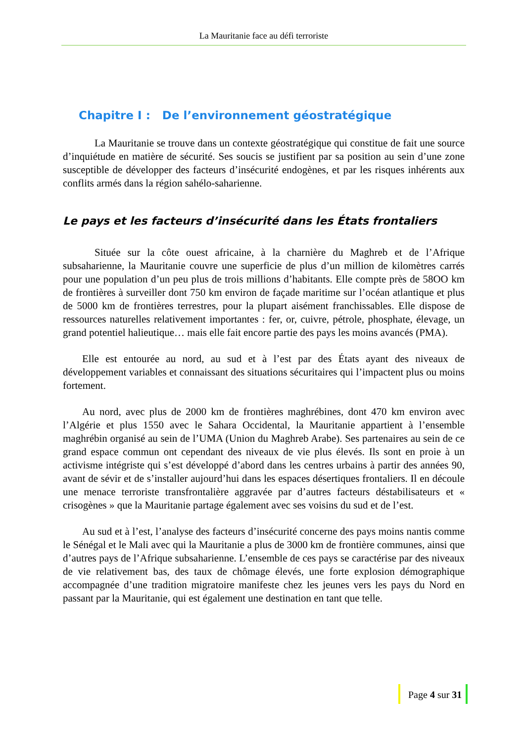La Mauritanie face au défi terroriste
Chapitre I : De l’environnement géostratégique
La Mauritanie se trouve dans un contexte géostratégique qui constitue de fait une source d’inquiétude en matière de sécurité. Ses soucis se justifient par sa position au sein d’une zone susceptible de développer des facteurs d’insécurité endogènes, et par les risques inhérents aux conflits armés dans la région sahélo-saharienne.
Le pays et les facteurs d’insécurité dans les États frontaliers
Située sur la côte ouest africaine, à la charnière du Maghreb et de l’Afrique subsaharienne, la Mauritanie couvre une superficie de plus d’un million de kilomètres carrés pour une population d’un peu plus de trois millions d’habitants. Elle compte près de 58OO km de frontières à surveiller dont 750 km environ de façade maritime sur l’océan atlantique et plus de 5000 km de frontières terrestres, pour la plupart aisément franchissables. Elle dispose de ressources naturelles relativement importantes : fer, or, cuivre, pétrole, phosphate, élevage, un grand potentiel halieutique… mais elle fait encore partie des pays les moins avancés (PMA).
Elle est entourée au nord, au sud et à l’est par des États ayant des niveaux de développement variables et connaissant des situations sécuritaires qui l’impactent plus ou moins fortement.
Au nord, avec plus de 2000 km de frontières maghrébines, dont 470 km environ avec l’Algérie et plus 1550 avec le Sahara Occidental, la Mauritanie appartient à l’ensemble maghrébin organisé au sein de l’UMA (Union du Maghreb Arabe). Ses partenaires au sein de ce grand espace commun ont cependant des niveaux de vie plus élevés. Ils sont en proie à un activisme intégriste qui s’est développé d’abord dans les centres urbains à partir des années 90, avant de sévir et de s’installer aujourd’hui dans les espaces désertiques frontaliers. Il en découle une menace terroriste transfrontalière aggravée par d’autres facteurs déstabilisateurs et « crisogènes » que la Mauritanie partage également avec ses voisins du sud et de l’est.
Au sud et à l’est, l’analyse des facteurs d’insécurité concerne des pays moins nantis comme le Sénégal et le Mali avec qui la Mauritanie a plus de 3000 km de frontière communes, ainsi que d’autres pays de l’Afrique subsaharienne. L’ensemble de ces pays se caractérise par des niveaux de vie relativement bas, des taux de chômage élevés, une forte explosion démographique accompagnée d’une tradition migratoire manifeste chez les jeunes vers les pays du Nord en passant par la Mauritanie, qui est également une destination en tant que telle.
Page 4 sur 31